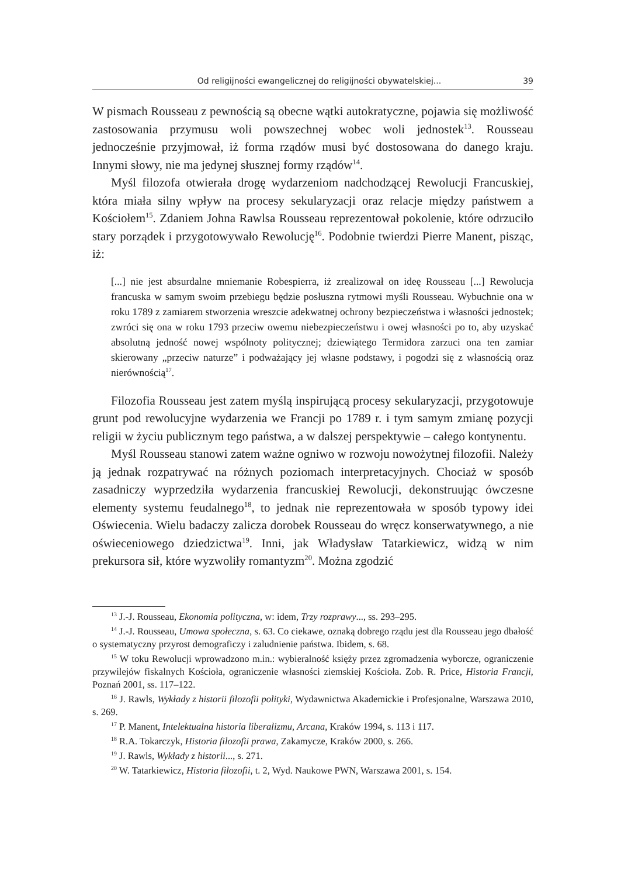Od religijności ewangelicznej do religijności obywatelskiej... 39
W pismach Rousseau z pewnością są obecne wątki autokratyczne, pojawia się możliwość zastosowania przymusu woli powszechnej wobec woli jednostek<sup>13</sup>. Rousseau jednocześnie przyjmował, iż forma rządów musi być dostosowana do danego kraju. Innymi słowy, nie ma jedynej słusznej formy rządów<sup>14</sup>.
Myśl filozofa otwierała drogę wydarzeniom nadchodzącej Rewolucji Francuskiej, która miała silny wpływ na procesy sekularyzacji oraz relacje między państwem a Kościołem<sup>15</sup>. Zdaniem Johna Rawlsa Rousseau reprezentował pokolenie, które odrzuciło stary porządek i przygotowywało Rewolucję<sup>16</sup>. Podobnie twierdzi Pierre Manent, pisząc, iż:
[...] nie jest absurdalne mniemanie Robespierra, iż zrealizował on ideę Rousseau [...] Rewolucja francuska w samym swoim przebiegu będzie posłuszna rytmowi myśli Rousseau. Wybuchnie ona w roku 1789 z zamiarem stworzenia wreszcie adekwatnej ochrony bezpieczeństwa i własności jednostek; zwróci się ona w roku 1793 przeciw owemu niebezpieczeństwu i owej własności po to, aby uzyskać absolutną jedność nowej wspólnoty politycznej; dziewiątego Termidora zarzuci ona ten zamiar skierowany „przeciw naturze” i podważający jej własne podstawy, i pogodzi się z własnością oraz nierównością<sup>17</sup>.
Filozofia Rousseau jest zatem myślą inspirującą procesy sekularyzacji, przygotowuje grunt pod rewolucyjne wydarzenia we Francji po 1789 r. i tym samym zmianę pozycji religii w życiu publicznym tego państwa, a w dalszej perspektywie – całego kontynentu.
Myśl Rousseau stanowi zatem ważne ogniwo w rozwoju nowożytnej filozofii. Należy ją jednak rozpatrywać na różnych poziomach interpretacyjnych. Chociaż w sposób zasadniczy wyprzedziła wydarzenia francuskiej Rewolucji, dekonstruując ówczesne elementy systemu feudalnego<sup>18</sup>, to jednak nie reprezentowała w sposób typowy idei Oświecenia. Wielu badaczy zalicza dorobek Rousseau do wręcz konserwatywnego, a nie oświeceniowego dziedzictwa<sup>19</sup>. Inni, jak Władysław Tatarkiewicz, widzą w nim prekursora sił, które wyzwoliły romantyzm<sup>20</sup>. Można zgodzić
<sup>13</sup> J.-J. Rousseau, Ekonomia polityczna, w: idem, Trzy rozprawy..., ss. 293–295.
<sup>14</sup> J.-J. Rousseau, Umowa społeczna, s. 63. Co ciekawe, oznaką dobrego rządu jest dla Rousseau jego dbałość o systematyczny przyrost demograficzy i zaludnienie państwa. Ibidem, s. 68.
<sup>15</sup> W toku Rewolucji wprowadzono m.in.: wybieralność księży przez zgromadzenia wyborcze, ograniczenie przywilejów fiskalnych Kościoła, ograniczenie własności ziemskiej Kościoła. Zob. R. Price, Historia Francji, Poznań 2001, ss. 117–122.
<sup>16</sup> J. Rawls, Wykłady z historii filozofii polityki, Wydawnictwa Akademickie i Profesjonalne, Warszawa 2010, s. 269.
<sup>17</sup> P. Manent, Intelektualna historia liberalizmu, Arcana, Kraków 1994, s. 113 i 117.
<sup>18</sup> R.A. Tokarczyk, Historia filozofii prawa, Zakamycze, Kraków 2000, s. 266.
<sup>19</sup> J. Rawls, Wykłady z historii..., s. 271.
<sup>20</sup> W. Tatarkiewicz, Historia filozofii, t. 2, Wyd. Naukowe PWN, Warszawa 2001, s. 154.